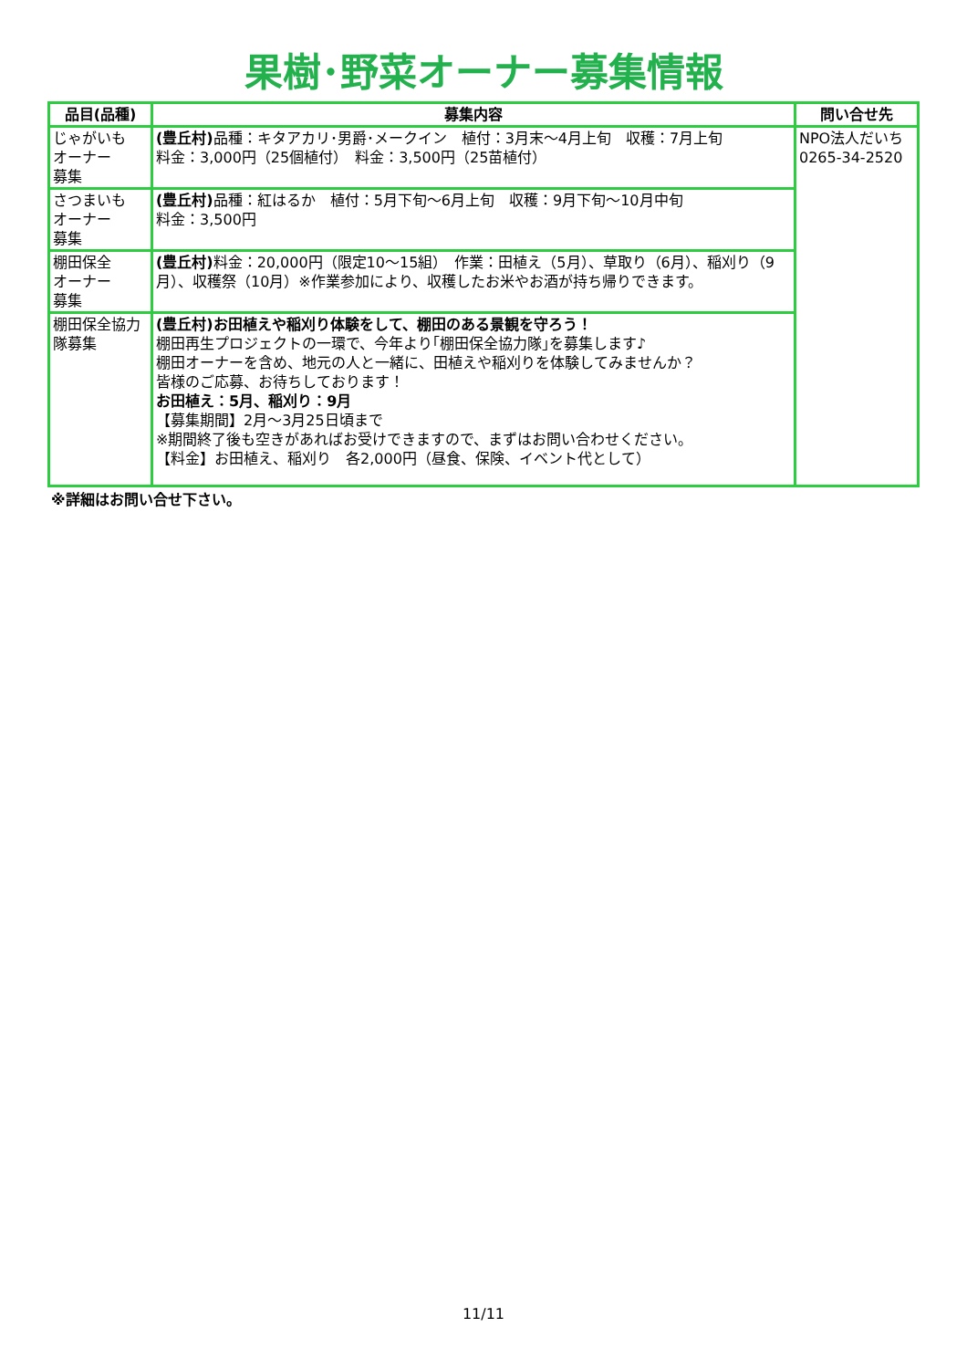果樹･野菜オーナー募集情報
| 品目(品種) | 募集内容 | 問い合せ先 |
| --- | --- | --- |
| じゃがいも オーナー 募集 | (豊丘村) 品種：キタアカリ･男爵･メークイン 植付：3月末～4月上旬 収穫：7月上旬 料金：3,000円（25個植付） 料金：3,500円（25苗植付） | NPO法人だいち 0265-34-2520 |
| さつまいも オーナー 募集 | (豊丘村) 品種：紅はるか 植付：5月下旬～6月上旬 収穫：9月下旬～10月中旬 料金：3,500円 | |
| 棚田保全 オーナー 募集 | (豊丘村) 料金：20,000円（限定10～15組） 作業：田植え（5月）、草取り（6月）、稲刈り（9月）、収穫祭（10月）※作業参加により、収穫したお米やお酒が持ち帰りできます。 | |
| 棚田保全協力隊募集 | (豊丘村)お田植えや稲刈り体験をして、棚田のある景観を守ろう！ 棚田再生プロジェクトの一環で、今年より｢棚田保全協力隊｣を募集します♪ 棚田オーナーを含め、地元の人と一緒に、田植えや稲刈りを体験してみませんか？ 皆様のご応募、お待ちしております！ お田植え：5月、稲刈り：9月 【募集期間】2月～3月25日頃まで ※期間終了後も空きがあればお受けできますので、まずはお問い合わせください。 【料金】お田植え、稲刈り 各2,000円（昼食、保険、イベント代として） | |
※詳細はお問い合せ下さい。
11/11